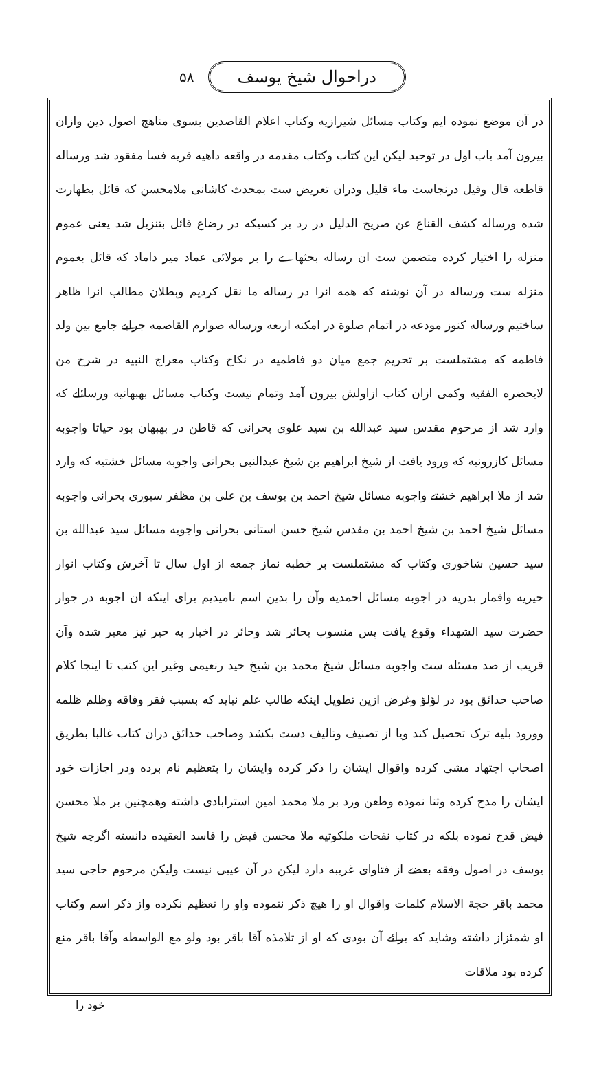دراحوال شیخ یوسف ۵۸
در آن موضع نموده ایم وکتاب مسائل شیرازیه وکتاب اعلام القاصدین بسوی مناهج اصول دین وازان بیرون آمد باب اول در توحید لیکن این کتاب وکتاب مقدمه در واقعه داهیه قریه فسا مفقود شد ورساله قاطعه قال وقیل درنجاست ماء قلیل ودران تعریض ست بمحدث کاشانی ملامحسن که قائل بطهارت شده ورساله کشف القناع عن صریح الدلیل در رد بر کسیکه در رضاع قائل بتنزیل شد یعنی عموم منزله را اختیار کرده متضمن ست ان رساله بحثهاے را بر مولائی عماد میر داماد که قائل بعموم منزله ست ورساله در آن نوشته که همه انرا در رساله ما نقل کردیم وبطلان مطالب انرا ظاهر ساختیم ورساله کنوز مودعه در اتمام صلوة در امکنه اربعه ورساله صوارم القاصمه جرایے جامع بین ولد فاطمه که مشتملست بر تحریم جمع میان دو فاطمیه در نکاح وکتاب معراج النبیه در شرح من لایحضره الفقیه وکمی ازان کتاب ازاولش بیرون آمد وتمام نیست وکتاب مسائل بهبهانیه ورسائلے که وارد شد از مرحوم مقدس سید عبدالله بن سید علوی بحرانی که قاطن در بهبهان بود حیاتا واجوبه مسائل کازرونیه که ورود یافت از شیخ ابراهیم بن شیخ عبدالنبی بحرانی واجوبه مسائل خشتیه که وارد شد از ملا ابراهیم خشتے واجوبه مسائل شیخ احمد بن یوسف بن علی بن مظفر سیوری بحرانی واجوبه مسائل شیخ احمد بن شیخ احمد بن مقدس شیخ حسن استانی بحرانی واجوبه مسائل سید عبدالله بن سید حسین شاخوری وکتاب که مشتملست بر خطبه نماز جمعه از اول سال تا آخرش وکتاب انوار حیریه واقمار بدریه در اجوبه مسائل احمدیه وآن را بدین اسم نامیدیم برای اینکه ان اجوبه در جوار حضرت سید الشهداء وقوع یافت پس منسوب بحائر شد وحائر در اخبار به حیر نیز معبر شده وآن قریب از صد مسئله ست واجوبه مسائل شیخ محمد بن شیخ حید رنعیمی وغیر این کتب تا اینجا کلام صاحب حدائق بود در لؤلؤ وغرض ازین تطویل اینکه طالب علم نباید که بسبب فقر وفاقه وظلم ظلمه وورود بلیه ترک تحصیل کند ویا از تصنیف وتالیف دست بکشد وصاحب حدائق دران کتاب غالبا بطریق اصحاب اجتهاد مشی کرده واقوال ایشان را ذکر کرده وایشان را بتعظیم نام برده ودر اجازات خود ایشان را مدح کرده وثنا نموده وطعن ورد بر ملا محمد امین استرابادی داشته وهمچنین بر ملا محسن فیض قدح نموده بلکه در کتاب نفحات ملکوتیه ملا محسن فیض را فاسد العقیده دانسته اگرچه شیخ یوسف در اصول وفقه بعضے از فتاوای غریبه دارد لیکن در آن عیبی نیست ولیکن مرحوم حاجی سید محمد باقر حجة الاسلام کلمات واقوال او را هیچ ذکر ننموده واو را تعظیم نکرده واز ذکر اسم وکتاب او شمئزاز داشته وشاید که برائے آن بودی که او از تلامذه آقا باقر بود ولو مع الواسطه وآقا باقر منع کرده بود ملاقات
خود را